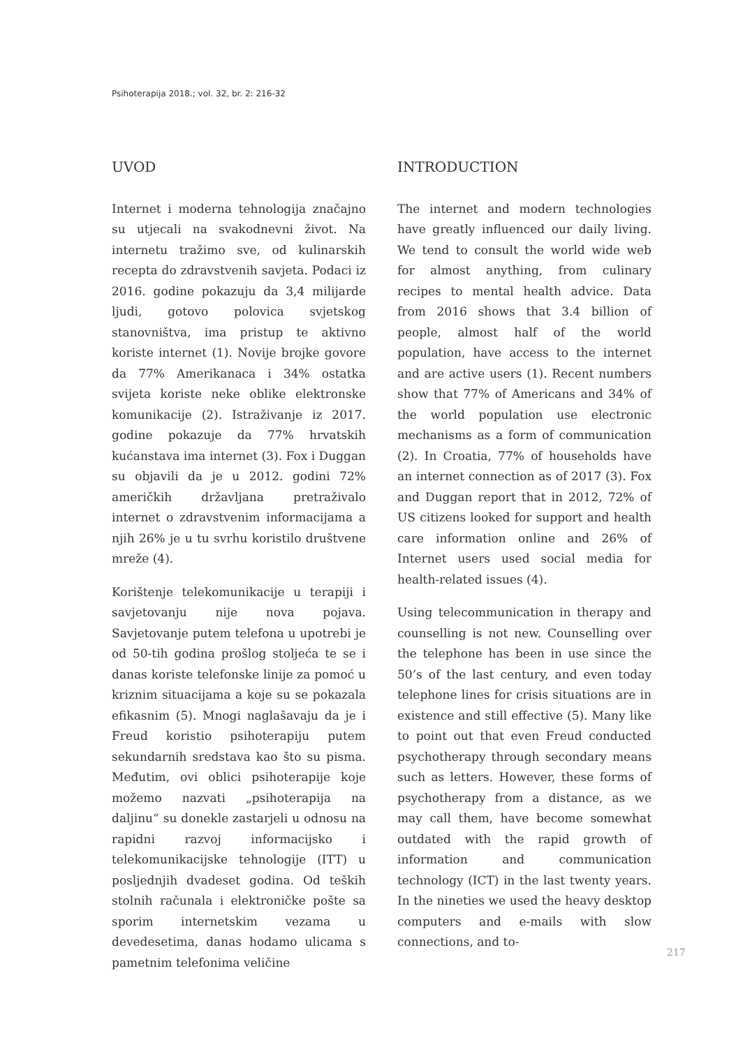Psihoterapija 2018.; vol. 32, br. 2: 216-32
UVOD
Internet i moderna tehnologija značajno su utjecali na svakodnevni život. Na internetu tražimo sve, od kulinarskih recepta do zdravstvenih savjeta. Podaci iz 2016. godine pokazuju da 3,4 milijarde ljudi, gotovo polovica svjetskog stanovništva, ima pristup te aktivno koriste internet (1). Novije brojke govore da 77% Amerikanaca i 34% ostatka svijeta koriste neke oblike elektronske komunikacije (2). Istraživanje iz 2017. godine pokazuje da 77% hrvatskih kućanstava ima internet (3). Fox i Duggan su objavili da je u 2012. godini 72% američkih državljana pretraživalo internet o zdravstvenim informacijama a njih 26% je u tu svrhu koristilo društvene mreže (4).
Korištenje telekomunikacije u terapiji i savjetovanju nije nova pojava. Savjetovanje putem telefona u upotrebi je od 50-tih godina prošlog stoljeća te se i danas koriste telefonske linije za pomoć u kriznim situacijama a koje su se pokazala efikasnim (5). Mnogi naglašavaju da je i Freud koristio psihoterapiju putem sekundarnih sredstava kao što su pisma. Međutim, ovi oblici psihoterapije koje možemo nazvati „psihoterapija na daljinu“ su donekle zastarjeli u odnosu na rapidni razvoj informacijsko i telekomunikacijske tehnologije (ITT) u posljednjih dvadeset godina. Od teških stolnih računala i elektroničke pošte sa sporim internetskim vezama u devedesetima, danas hodamo ulicama s pametnim telefonima veličine
INTRODUCTION
The internet and modern technologies have greatly influenced our daily living. We tend to consult the world wide web for almost anything, from culinary recipes to mental health advice. Data from 2016 shows that 3.4 billion of people, almost half of the world population, have access to the internet and are active users (1). Recent numbers show that 77% of Americans and 34% of the world population use electronic mechanisms as a form of communication (2). In Croatia, 77% of households have an internet connection as of 2017 (3). Fox and Duggan report that in 2012, 72% of US citizens looked for support and health care information online and 26% of Internet users used social media for health-related issues (4).
Using telecommunication in therapy and counselling is not new. Counselling over the telephone has been in use since the 50’s of the last century, and even today telephone lines for crisis situations are in existence and still effective (5). Many like to point out that even Freud conducted psychotherapy through secondary means such as letters. However, these forms of psychotherapy from a distance, as we may call them, have become somewhat outdated with the rapid growth of information and communication technology (ICT) in the last twenty years. In the nineties we used the heavy desktop computers and e-mails with slow connections, and to-
217